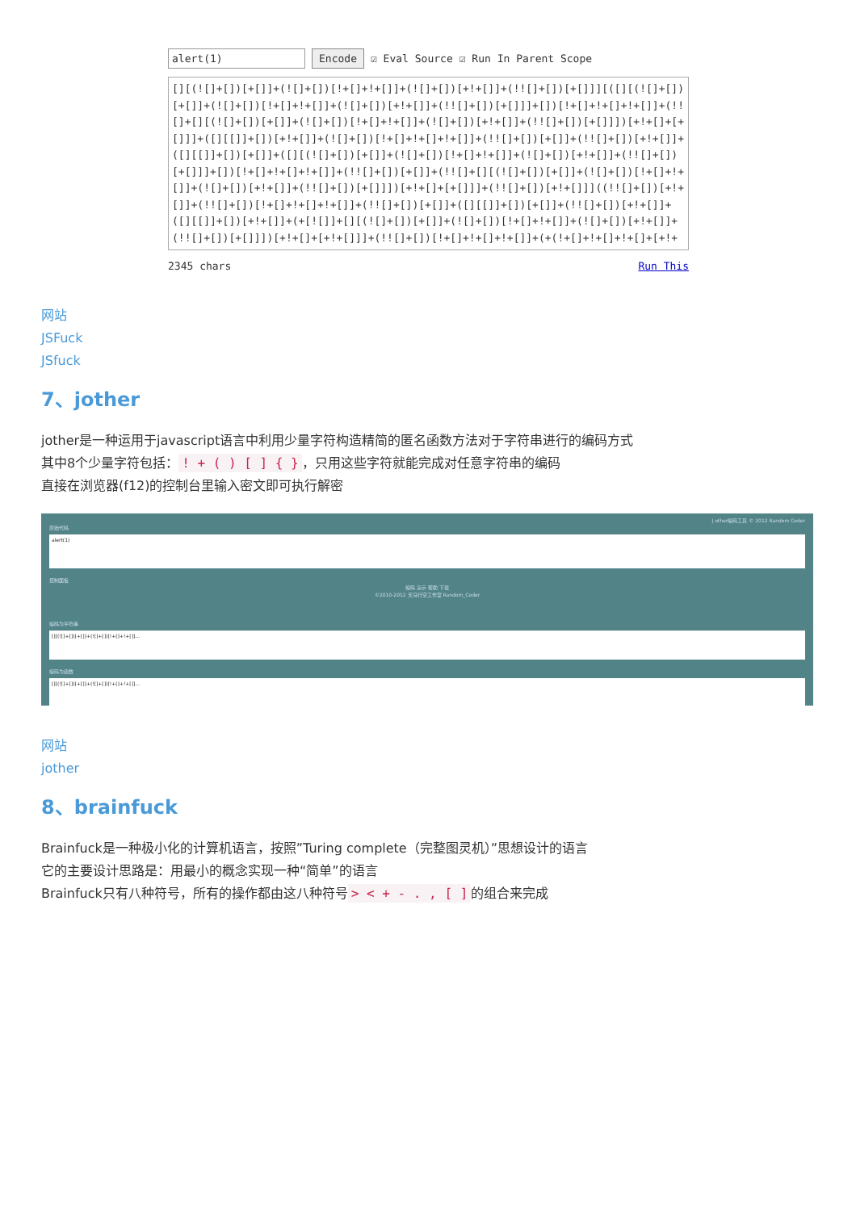alert(1) Encode ☑ Eval Source ☑ Run In Parent Scope
[][(![]+[])[+[]]+(![]+[])[!+[]+!+[]]+(![]+[])[+!+[]]+(!![]+[])[+[]]][([][(![]+[])[+[]]+(![]+[])[!+[]+!+[]]+(![]+[])[+!+[]]+(!![]+[])[+[]]]+[])[!+[]+!+[]+!+[]]+(!![]+[][(![]+[])[+[]]+(![]+[])[!+[]+!+[]]+(![]+[])[+!+[]]+(!![]+[])[+[]]])[+!+[]+[+[]]]+([][[]]+[])[+!+[]]+(![]+[])[!+[]+!+[]+!+[]]+(!![]+[])[+[]]+(!![]+[])[+!+[]]+([][[]]+[])[+[]]+([][(![]+[])[+[]]+(![]+[])[!+[]+!+[]]+(![]+[])[+!+[]]+(!![]+[])[+[]]]+[])[!+[]+!+[]+!+[]]+(!![]+[])[+[]]+(!![]+[][(![]+[])[+[]]+(![]+[])[!+[]+!+[]]+(![]+[])[+!+[]]+(!![]+[])[+[]]])[+!+[]+[+[]]]+(!![]+[])[+!+[]]]((!![]+[])[+!+[]]+(!![]+[])[!+[]+!+[]+!+[]]+(!![]+[])[+[]]+([][[]]+[])[+[]]+(!![]+[])[+!+[]]+([][[]]+[])[+!+[]]+(+[![]]+[][(![]+[])[+[]]+(![]+[])[!+[]+!+[]]+(![]+[])[+!+[]]+(!![]+[])[+[]]])[+!+[]+[+!+[]]]+(!![]+[])[!+[]+!+[]+!+[]]+(+(!+[]+!+[]+!+[]+[+!+[]]))
2345 chars Run This
网站
JSFuck
JSfuck
7、jother
jother是一种运用于javascript语言中利用少量字符构造精简的匿名函数方法对于字符串进行的编码方式
其中8个少量字符包括：! + ( ) [ ] { } ，只用这些字符就能完成对任意字符串的编码
直接在浏览器(f12)的控制台里输入密文即可执行解密
J other编码工具 © 2012 Random Coder
原始代码
alert(1)
控制面板
编码 演示 帮助 下载
©2010-2012 天马行空工作室 Random_Coder
编码为字符串
[][(![]+[])[+[]]+(![]+[])[!+[]+!+[]]...
编码为函数
[][(![]+[])[+[]]+(![]+[])[!+[]+!+[]]...
网站
jother
8、brainfuck
Brainfuck是一种极小化的计算机语言，按照”Turing complete（完整图灵机）”思想设计的语言
它的主要设计思路是：用最小的概念实现一种“简单”的语言
Brainfuck只有八种符号，所有的操作都由这八种符号 > < + - . , [ ] 的组合来完成